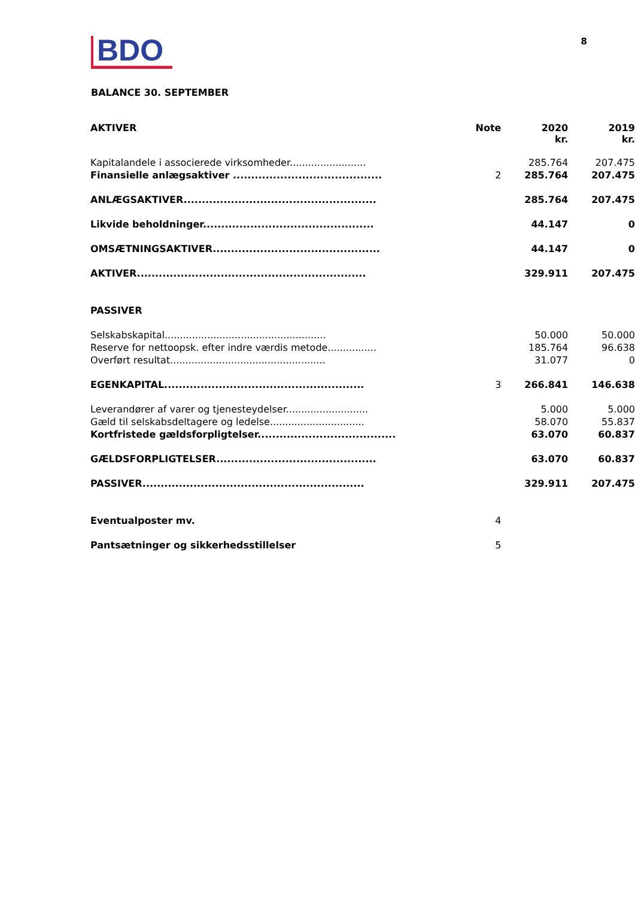BDO
8
BALANCE 30. SEPTEMBER
| AKTIVER | Note | 2020 kr. | 2019 kr. |
| --- | --- | --- | --- |
| Kapitalandele i associerede virksomheder......................... | | 285.764 | 207.475 |
| Finansielle anlægsaktiver ......................................... | 2 | 285.764 | 207.475 |
| ANLÆGSAKTIVER..................................................... | | 285.764 | 207.475 |
| Likvide beholdninger............................................... | | 44.147 | 0 |
| OMSÆTNINGSAKTIVER.............................................. | | 44.147 | 0 |
| AKTIVER............................................................... | | 329.911 | 207.475 |
| PASSIVER | | | |
| Selskabskapital..................................................... | | 50.000 | 50.000 |
| Reserve for nettoopsk. efter indre værdis metode................ | | 185.764 | 96.638 |
| Overført resultat................................................... | | 31.077 | 0 |
| EGENKAPITAL....................................................... | 3 | 266.841 | 146.638 |
| Leverandører af varer og tjenesteydelser........................... | | 5.000 | 5.000 |
| Gæld til selskabsdeltagere og ledelse............................... | | 58.070 | 55.837 |
| Kortfristede gældsforpligtelser...................................... | | 63.070 | 60.837 |
| GÆLDSFORPLIGTELSER............................................ | | 63.070 | 60.837 |
| PASSIVER............................................................. | | 329.911 | 207.475 |
| Eventualposter mv. | 4 | | |
| Pantsætninger og sikkerhedsstillelser | 5 | | |